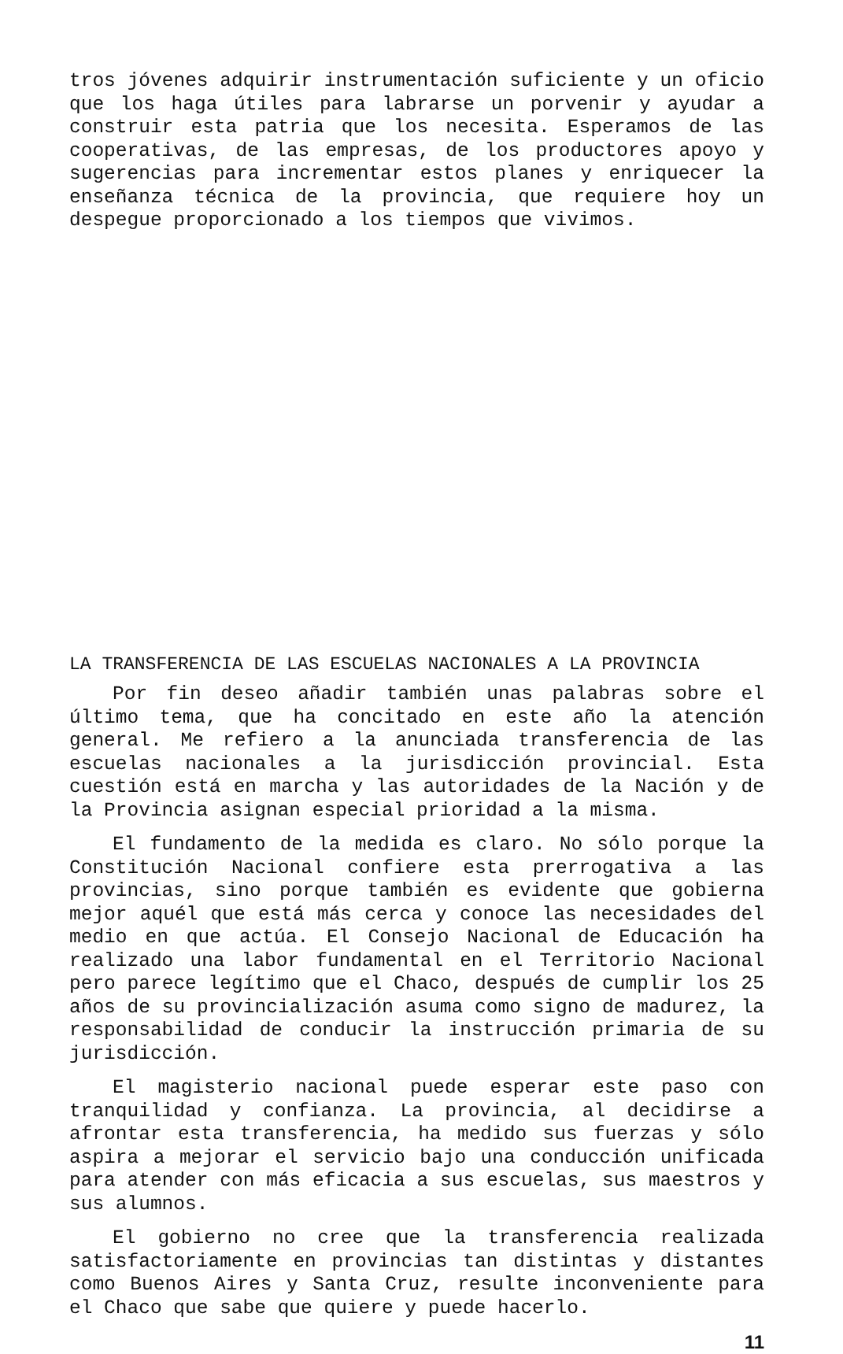tros jóvenes adquirir instrumentación suficiente y un oficio que los haga útiles para labrarse un porvenir y ayudar a construir esta patria que los necesita. Esperamos de las cooperativas, de las empresas, de los productores apoyo y sugerencias para incrementar estos planes y enriquecer la enseñanza técnica de la provincia, que requiere hoy un despegue proporcionado a los tiempos que vivimos.
LA TRANSFERENCIA DE LAS ESCUELAS NACIONALES A LA PROVINCIA
Por fin deseo añadir también unas palabras sobre el último tema, que ha concitado en este año la atención general. Me refiero a la anunciada transferencia de las escuelas nacionales a la jurisdicción provincial. Esta cuestión está en marcha y las autoridades de la Nación y de la Provincia asignan especial prioridad a la misma.
El fundamento de la medida es claro. No sólo porque la Constitución Nacional confiere esta prerrogativa a las provincias, sino porque también es evidente que gobierna mejor aquél que está más cerca y conoce las necesidades del medio en que actúa. El Consejo Nacional de Educación ha realizado una labor fundamental en el Territorio Nacional pero parece legítimo que el Chaco, después de cumplir los 25 años de su provincialización asuma como signo de madurez, la responsabilidad de conducir la instrucción primaria de su jurisdicción.
El magisterio nacional puede esperar este paso con tranquilidad y confianza. La provincia, al decidirse a afrontar esta transferencia, ha medido sus fuerzas y sólo aspira a mejorar el servicio bajo una conducción unificada para atender con más eficacia a sus escuelas, sus maestros y sus alumnos.
El gobierno no cree que la transferencia realizada satisfactoriamente en provincias tan distintas y distantes como Buenos Aires y Santa Cruz, resulte inconveniente para el Chaco que sabe que quiere y puede hacerlo.
11